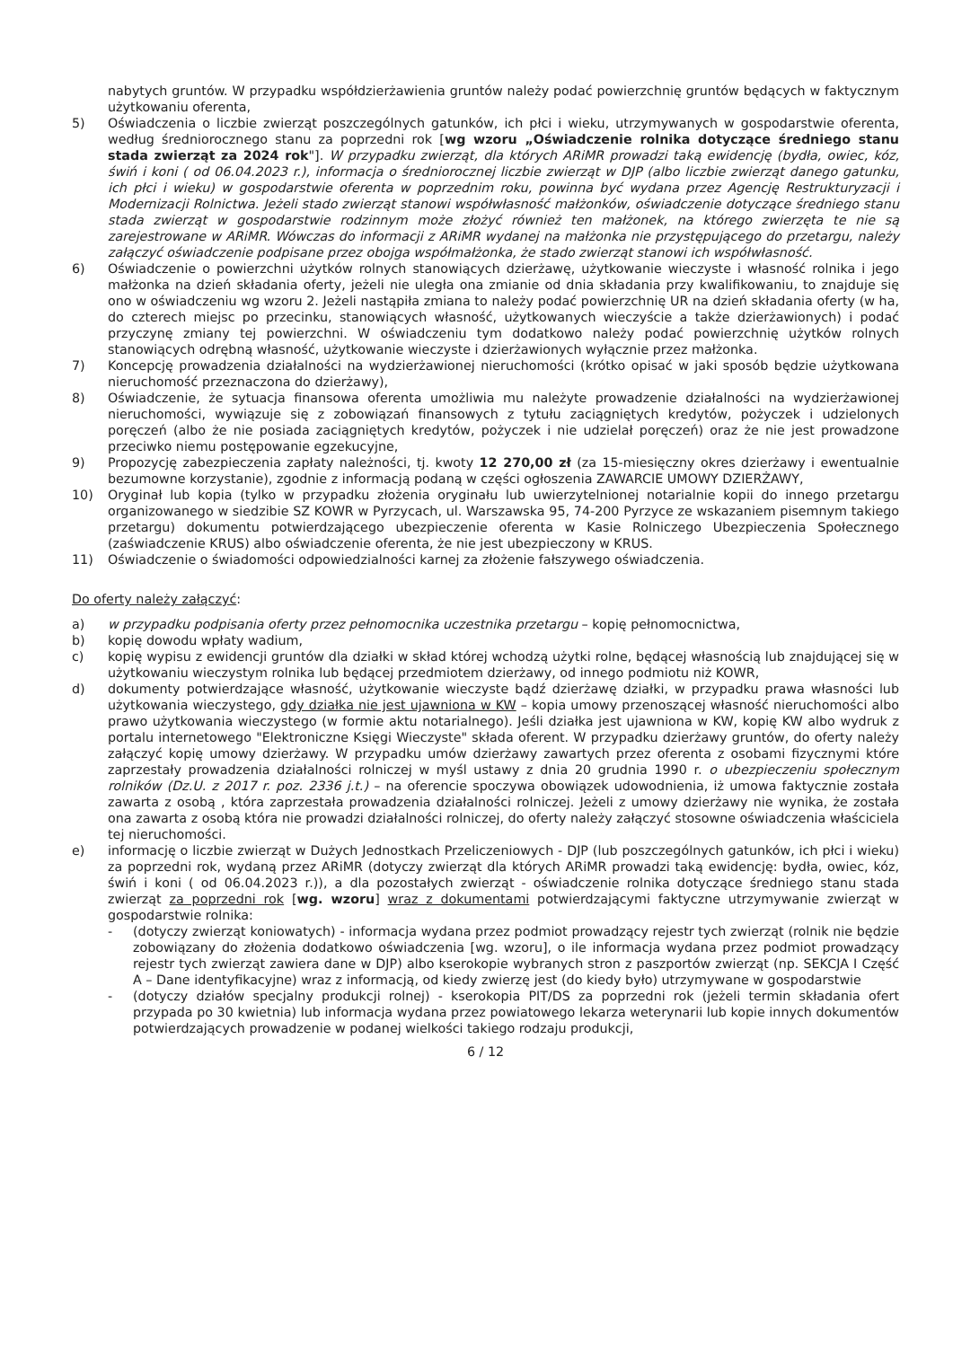nabytych gruntów. W przypadku współdzierżawienia gruntów należy podać powierzchnię gruntów będących w faktycznym użytkowaniu oferenta,
5) Oświadczenia o liczbie zwierząt poszczególnych gatunków, ich płci i wieku, utrzymywanych w gospodarstwie oferenta, według średniorocznego stanu za poprzedni rok [wg wzoru „Oświadczenie rolnika dotyczące średniego stanu stada zwierząt za 2024 rok"]. W przypadku zwierząt, dla których ARiMR prowadzi taką ewidencję (bydła, owiec, kóz, świń i koni ( od 06.04.2023 r.), informacja o średniorocznej liczbie zwierząt w DJP (albo liczbie zwierząt danego gatunku, ich płci i wieku) w gospodarstwie oferenta w poprzednim roku, powinna być wydana przez Agencję Restrukturyzacji i Modernizacji Rolnictwa. Jeżeli stado zwierząt stanowi współwłasność małżonków, oświadczenie dotyczące średniego stanu stada zwierząt w gospodarstwie rodzinnym może złożyć również ten małżonek, na którego zwierzęta te nie są zarejestrowane w ARiMR. Wówczas do informacji z ARiMR wydanej na małżonka nie przystępującego do przetargu, należy załączyć oświadczenie podpisane przez obojga współmałżonka, że stado zwierząt stanowi ich współwłasność.
6) Oświadczenie o powierzchni użytków rolnych stanowiących dzierżawę, użytkowanie wieczyste i własność rolnika i jego małżonka na dzień składania oferty, jeżeli nie uległa ona zmianie od dnia składania przy kwalifikowaniu, to znajduje się ono w oświadczeniu wg wzoru 2. Jeżeli nastąpiła zmiana to należy podać powierzchnię UR na dzień składania oferty (w ha, do czterech miejsc po przecinku, stanowiących własność, użytkowanych wieczyście a także dzierżawionych) i podać przyczynę zmiany tej powierzchni. W oświadczeniu tym dodatkowo należy podać powierzchnię użytków rolnych stanowiących odrębną własność, użytkowanie wieczyste i dzierżawionych wyłącznie przez małżonka.
7) Koncepcję prowadzenia działalności na wydzierżawionej nieruchomości (krótko opisać w jaki sposób będzie użytkowana nieruchomość przeznaczona do dzierżawy),
8) Oświadczenie, że sytuacja finansowa oferenta umożliwia mu należyte prowadzenie działalności na wydzierżawionej nieruchomości, wywiązuje się z zobowiązań finansowych z tytułu zaciągniętych kredytów, pożyczek i udzielonych poręczeń (albo że nie posiada zaciągniętych kredytów, pożyczek i nie udzielał poręczeń) oraz że nie jest prowadzone przeciwko niemu postępowanie egzekucyjne,
9) Propozycję zabezpieczenia zapłaty należności, tj. kwoty 12 270,00 zł (za 15-miesięczny okres dzierżawy i ewentualnie bezumowne korzystanie), zgodnie z informacją podaną w części ogłoszenia ZAWARCIE UMOWY DZIERŻAWY,
10) Oryginał lub kopia (tylko w przypadku złożenia oryginału lub uwierzytelnionej notarialnie kopii do innego przetargu organizowanego w siedzibie SZ KOWR w Pyrzycach, ul. Warszawska 95, 74-200 Pyrzyce ze wskazaniem pisemnym takiego przetargu) dokumentu potwierdzającego ubezpieczenie oferenta w Kasie Rolniczego Ubezpieczenia Społecznego (zaświadczenie KRUS) albo oświadczenie oferenta, że nie jest ubezpieczony w KRUS.
11) Oświadczenie o świadomości odpowiedzialności karnej za złożenie fałszywego oświadczenia.
Do oferty należy załączyć:
a) w przypadku podpisania oferty przez pełnomocnika uczestnika przetargu – kopię pełnomocnictwa,
b) kopię dowodu wpłaty wadium,
c) kopię wypisu z ewidencji gruntów dla działki w skład której wchodzą użytki rolne, będącej własnością lub znajdującej się w użytkowaniu wieczystym rolnika lub będącej przedmiotem dzierżawy, od innego podmiotu niż KOWR,
d) dokumenty potwierdzające własność, użytkowanie wieczyste bądź dzierżawę działki, w przypadku prawa własności lub użytkowania wieczystego, gdy działka nie jest ujawniona w KW – kopia umowy przenoszącej własność nieruchomości albo prawo użytkowania wieczystego (w formie aktu notarialnego). Jeśli działka jest ujawniona w KW, kopię KW albo wydruk z portalu internetowego "Elektroniczne Księgi Wieczyste" składa oferent. W przypadku dzierżawy gruntów, do oferty należy załączyć kopię umowy dzierżawy. W przypadku umów dzierżawy zawartych przez oferenta z osobami fizycznymi które zaprzestały prowadzenia działalności rolniczej w myśl ustawy z dnia 20 grudnia 1990 r. o ubezpieczeniu społecznym rolników (Dz.U. z 2017 r. poz. 2336 j.t.) – na oferencie spoczywa obowiązek udowodnienia, iż umowa faktycznie została zawarta z osobą , która zaprzestała prowadzenia działalności rolniczej. Jeżeli z umowy dzierżawy nie wynika, że została ona zawarta z osobą która nie prowadzi działalności rolniczej, do oferty należy załączyć stosowne oświadczenia właściciela tej nieruchomości.
e) informację o liczbie zwierząt w Dużych Jednostkach Przeliczeniowych - DJP (lub poszczególnych gatunków, ich płci i wieku) za poprzedni rok, wydaną przez ARiMR (dotyczy zwierząt dla których ARiMR prowadzi taką ewidencję: bydła, owiec, kóz, świń i koni ( od 06.04.2023 r.)), a dla pozostałych zwierząt - oświadczenie rolnika dotyczące średniego stanu stada zwierząt za poprzedni rok [wg. wzoru] wraz z dokumentami potwierdzającymi faktyczne utrzymywanie zwierząt w gospodarstwie rolnika:
- (dotyczy zwierząt koniowatych) - informacja wydana przez podmiot prowadzący rejestr tych zwierząt (rolnik nie będzie zobowiązany do złożenia dodatkowo oświadczenia [wg. wzoru], o ile informacja wydana przez podmiot prowadzący rejestr tych zwierząt zawiera dane w DJP) albo kserokopie wybranych stron z paszportów zwierząt (np. SEKCJA I Część A – Dane identyfikacyjne) wraz z informacją, od kiedy zwierzę jest (do kiedy było) utrzymywane w gospodarstwie
- (dotyczy działów specjalny produkcji rolnej) - kserokopia PIT/DS za poprzedni rok (jeżeli termin składania ofert przypada po 30 kwietnia) lub informacja wydana przez powiatowego lekarza weterynarii lub kopie innych dokumentów potwierdzających prowadzenie w podanej wielkości takiego rodzaju produkcji,
6 / 12